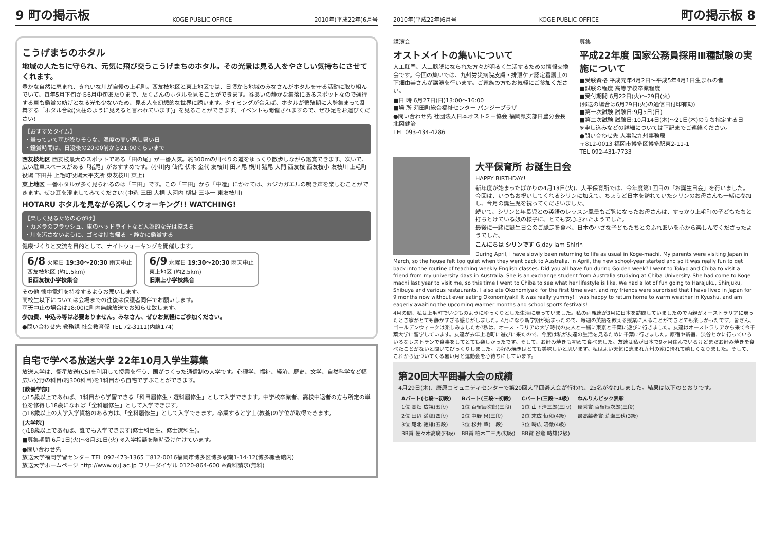9 町の掲示板 KOGE PUBLIC OFFICE 2010年(平成22年)6月号
こうげまちのホタル
地域の人たちに守られ、元気に飛び交うこうげまちのホタル。その光景は見る人をやさしい気持ちにさせてくれます。
豊かな自然に恵まれ、きれいな川が自慢の上毛町。西友枝地区と東上地区では、日頃から地域のみなさんがホタルを守る活動に取り組んでいて、毎年5月下旬から6月中旬あたりまで、たくさんのホタルを見ることができます。谷あいの静かな集落にあるスポットなので通行する車も鑑賞の妨げとなる光も少ないため、見る人を幻想的な世界に誘います。タイミングが合えば、ホタルが繁殖期に大勢集まって乱舞する「ホタル合戦(火柱のように見えると言われています)」を見ることができます。イベントも開催されますので、ぜひ足をお運びください!
【おすすめタイム】
・曇っていて雨が降りそうな、湿度の高い蒸し暑い日
・鑑賞時間は、日没後の20:00前から21:00くらいまで
西友枝地区 西友枝最大のスポットである「田の尾」が一番人気。約300mの川べりの道をゆっくり散歩しながら鑑賞できます。次いで、広い駐車スペースがある「猪尾」がおすすめです。(小川内 仙代 伏木 金代 友枝川 田ノ尾 横川 猪尾 大門 西友枝 西友枝小 友枝川 上毛町役場 下田井 上毛町役場大平支所 東友枝川 東上)
東上地区 一番ホタルが多く見られるのは「三田」です。この「三田」から「中造」にかけては、カジカガエルの鳴き声を楽しむことができます。ぜひ耳を澄ましてみてください!(中造 三田 大桐 大河内 樋掛 三歩一 東友枝川)
HOTARU ホタルを見ながら楽しくウォーキング!! WATCHING!
【楽しく見るための心がけ】
・カメラのフラッシュ、車のヘッドライトなど人為的な光は控える
・川を汚さないように、ゴミは持ち帰る ・静かに鑑賞する
健康づくりと交流を目的として、ナイトウォーキングを開催します。
6/8 火曜日 19:30〜20:30 雨天中止
西友枝地区 (約1.5km)
旧西友枝小学校集合
6/9 水曜日 19:30〜20:30 雨天中止
東上地区 (約2.5km)
旧東上小学校集合
その他 懐中電灯を持参するようお願いします。
高校生以下については会場までの往復は保護者同伴でお願いします。
雨天中止の場合は18:00に町内無線放送でお知らせ致します。
参加費、申込み等は必要ありません。みなさん、ぜひお気軽にご参加ください。
●問い合わせ先 教務課 社会教育係 TEL 72-3111(内線174)
自宅で学べる放送大学 22年10月入学生募集
放送大学は、衛星放送(CS)を利用して授業を行う、国がつくった通信制の大学です。心理学、福祉、経済、歴史、文学、自然科学など幅広い分野の科目(約300科目)を1科目から自宅で学ぶことができます。
[教養学部]
○15歳以上であれば、1科目から学習できる「科目履修生・選科履修生」として入学できます。中学校卒業者、高校中退者の方も所定の単位を修得し18歳になれば「全科履修生」として入学できます。
○18歳以上の大学入学資格のある方は、「全科履修生」として入学できます。卒業すると学士(教養)の学位が取得できます。
[大学院]
○18歳以上であれば、誰でも入学できます(修士科目生、修士選科生)。
■募集期間 6月1日(火)〜8月31日(火) ※入学相談を随時受け付けています。
●問い合わせ先
放送大学福岡学習センター TEL 092-473-1365 〒812-0016福岡市博多区博多駅南1-14-12(博多織会館内)
放送大学ホームページ http://www.ouj.ac.jp フリーダイヤル 0120-864-600 ※資料請求(無料)
2010年(平成22年)6月号 KOGE PUBLIC OFFICE 町の掲示板 8
講演会
オストメイトの集いについて
人工肛門、人工膀胱になられた方々が明るく生活するための情報交換会です。今回の集いでは、九州労災病院皮膚・排泄ケア認定看護士の下畑由美さんが講演を行います。ご家族の方もお気軽にご参加ください。
■日 時 6月27日(日)13:00〜16:00
■場 所 苅田町総合福祉センター パンジープラザ
●問い合わせ先 社団法人日本オストミー協会 福岡県支部日豊分会長 北岡健治
TEL 093-434-4286
募集
平成22年度 国家公務員採用Ⅲ種試験の実施について
■受験資格 平成元年4月2日〜平成5年4月1日生まれの者
■試験の程度 高等学校卒業程度
■受付期間 6月22日(火)〜29日(火)
(郵送の場合は6月29日(火)の通信日付印有効)
■第一次試験 試験日:9月5日(日)
■第二次試験 試験日:10月14日(木)〜21日(木)のうち指定する日
※申し込みなどの詳細については下記までご連絡ください。
●問い合わせ先 人事院九州事務局
〒812-0013 福岡市博多区博多駅東2-11-1
TEL 092-431-7733
大平保育所 お誕生日会
HAPPY BIRTHDAY!
新年度が始まったばかりの4月13日(火)、大平保育所では、今年度第1回目の「お誕生日会」を行いました。
今回は、いつもお祝いしてくれるシリンに加えて、ちょうど日本を訪れていたシリンのお母さんも一緒に参加し、今月の誕生児を祝ってくださいました。
続いて、シリンと年長児との英語のレッスン風景もご覧になったお母さんは、すっかり上毛町の子どもたちと打ちとけている娘の様子に、とても安心されたようでした。
最後に一緒に誕生日会のご馳走を食べ、日本の小さな子どもたちとのふれあいを心から楽しんでくださったようでした。
こんにちは シリンです G,day Iam Shirin
During April, I have slowly been returning to life as usual in Koge-machi. My parents were visiting Japan in March, so the house felt too quiet when they went back to Australia. In April, the new school-year started and so it was really fun to get back into the routine of teaching weekly English classes. Did you all have fun during Golden week? I went to Tokyo and Chiba to visit a friend from my university days in Australia. She is an exchange student from Australia studying at Chiba University. She had come to Koge machi last year to visit me, so this time I went to Chiba to see what her lifestyle is like. We had a lot of fun going to Harajuku, Shinjuku, Shibuya and various restaurants. I also ate Okonomiyaki for the first time ever, and my friends were surprised that I have lived in Japan for 9 months now without ever eating Okonomiyaki! It was really yummy! I was happy to return home to warm weather in Kyushu, and am eagerly awaiting the upcoming warmer months and school sports festivals!
4月の間、私は上毛町でいつものようにゆっくりとした生活に戻っていました。私の両親達が3月に日本を訪問していましたので両親がオーストラリアに戻ったとき家がとても静かすぎる感じがしました。4月になり新学期が始まったので、毎週の英語を教える授業に入ることができとても楽しかったです。皆さん、ゴールデンウィークは楽しみましたか?私は、オーストラリアの大学時代の友人と一緒に東京と千葉に遊びに行きました。友達はオーストラリアから来て今千葉大学に留学しています。友達が去年上毛町に遊びに来たので、今度は私が友達の生活を見るために千葉に行きました。原宿や新宿、渋谷とかに行っていろいろなレストランで食事をしてとても楽しかったです。そして、お好み焼きも初めて食べました。友達は私が日本で9ヶ月住んでいるけどまだお好み焼きを食べたことがないと聞いてびっくりしました。お好み焼きはとても美味しいと思います。私はよい天気に恵まれ九州の家に帰れて嬉しくなりました。そして、これから近づいてくる暑い月と運動会を心待ちにしています。
第20回大平囲碁大会の成績
4月29日(木)、唐原コミュニティセンターで第20回大平囲碁大会が行われ、25名が参加しました。結果は以下のとおりです。
| Aパート(七段〜初段) | Bパート(三段〜初段) | Cパート(三段〜4級) | ねんりんピック表彰 |
| --- | --- | --- | --- |
| 1位 高畑 広視(五段) | 1位 百留辰次郎(三段) | 1位 山下清三郎(三段) | 優秀賞:百留辰次郎(三段) |
| 2位 田辺 満穂(四段) | 2位 中野 泉(三段) | 2位 末広 恒和(4級) | 最高齢者賞:荒瀬三秋(3級) |
| 3位 尾北 徳雄(五段) | 3位 松井 肇(二段) | 3位 時広 昭徹(4級) | |
| BB賞 佐々木高廣(四段) | BB賞 柏木二三男(初段) | BB賞 谷倉 時雄(2級) | |